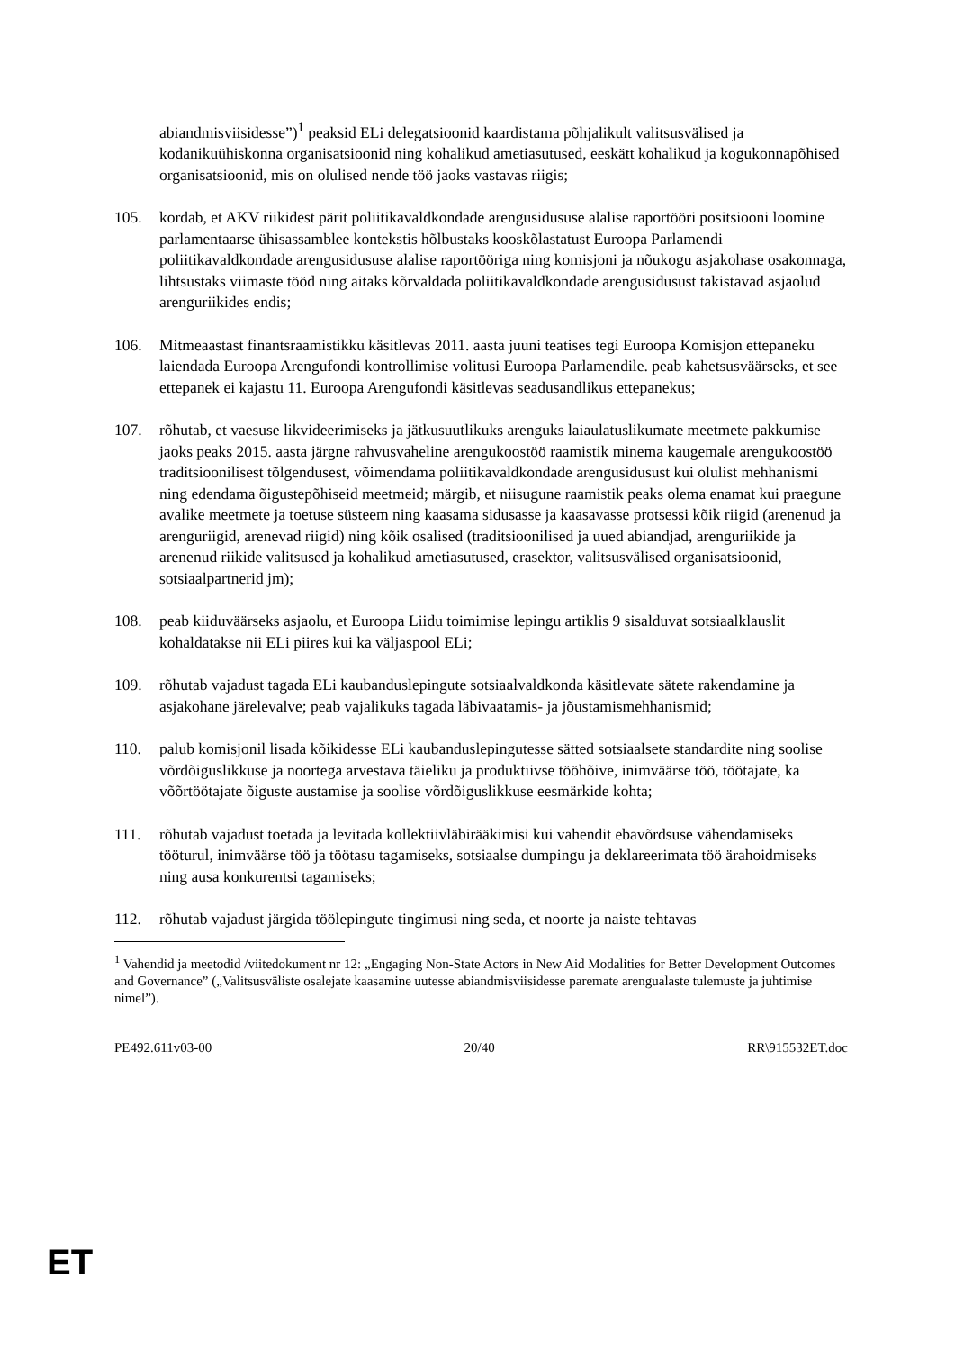abiandmisviisidesse”)<sup>1</sup> peaksid ELi delegatsioonid kaardistama põhjalikult valitsusvälised ja kodanikuühiskonna organisatsioonid ning kohalikud ametiasutused, eeskätt kohalikud ja kogukonnapõhised organisatsioonid, mis on olulised nende töö jaoks vastavas riigis;
105. kordab, et AKV riikidest pärit poliitikavaldkondade arengusidususe alalise raportööri positsiooni loomine parlamentaarse ühisassamblee kontekstis hõlbustaks kooskõlastatust Euroopa Parlamendi poliitikavaldkondade arengusidususe alalise raportööriga ning komisjoni ja nõukogu asjakohase osakonnaga, lihtsustaks viimaste tööd ning aitaks kõrvaldada poliitikavaldkondade arengusidusust takistavad asjaolud arenguriikides endis;
106. Mitmeaastast finantsraamistikku käsitlevas 2011. aasta juuni teatises tegi Euroopa Komisjon ettepaneku laiendada Euroopa Arengufondi kontrollimise volitusi Euroopa Parlamendile. peab kahetsusväärseks, et see ettepanek ei kajastu 11. Euroopa Arengufondi käsitlevas seadusandlikus ettepanekus;
107. rõhutab, et vaesuse likvideerimiseks ja jätkusuutlikuks arenguks laiaulatuslikumate meetmete pakkumise jaoks peaks 2015. aasta järgne rahvusvaheline arengukoostöö raamistik minema kaugemale arengukoostöö traditsioonilisest tõlgendusest, võimendama poliitikavaldkondade arengusidusust kui olulist mehhanismi ning edendama õigustepõhiseid meetmeid; märgib, et niisugune raamistik peaks olema enamat kui praegune avalike meetmete ja toetuse süsteem ning kaasama sidusasse ja kaasavasse protsessi kõik riigid (arenenud ja arenguriigid, arenevad riigid) ning kõik osalised (traditsioonilised ja uued abiandjad, arenguriikide ja arenenud riikide valitsused ja kohalikud ametiasutused, erasektor, valitsusvälised organisatsioonid, sotsiaalpartnerid jm);
108. peab kiiduväärseks asjaolu, et Euroopa Liidu toimimise lepingu artiklis 9 sisalduvat sotsiaalklauslit kohaldatakse nii ELi piires kui ka väljaspool ELi;
109. rõhutab vajadust tagada ELi kaubanduslepingute sotsiaalvaldkonda käsitlevate sätete rakendamine ja asjakohane järelevalve; peab vajalikuks tagada läbivaatamis- ja jõustamismehhanismid;
110. palub komisjonil lisada kõikidesse ELi kaubanduslepingutesse sätted sotsiaalsete standardite ning soolise võrdõiguslikkuse ja noortega arvestava täieliku ja produktiivse tööhõive, inimväärse töö, töötajate, ka võõrtöötajate õiguste austamise ja soolise võrdõiguslikkuse eesmärkide kohta;
111. rõhutab vajadust toetada ja levitada kollektiivläbirääkimisi kui vahendit ebavõrdsuse vähendamiseks tööturul, inimväärse töö ja töötasu tagamiseks, sotsiaalse dumpingu ja deklareerimata töö ärahoidmiseks ning ausa konkurentsi tagamiseks;
112. rõhutab vajadust järgida töölepingute tingimusi ning seda, et noorte ja naiste tehtavas
<sup>1</sup> Vahendid ja meetodid /viitedokument nr 12: „Engaging Non-State Actors in New Aid Modalities for Better Development Outcomes and Governance” („Valitsusväliste osalejate kaasamine uutesse abiandmisviisidesse paremate arengualaste tulemuste ja juhtimise nimel”).
PE492.611v03-00 20/40 RR\915532ET.doc
ET